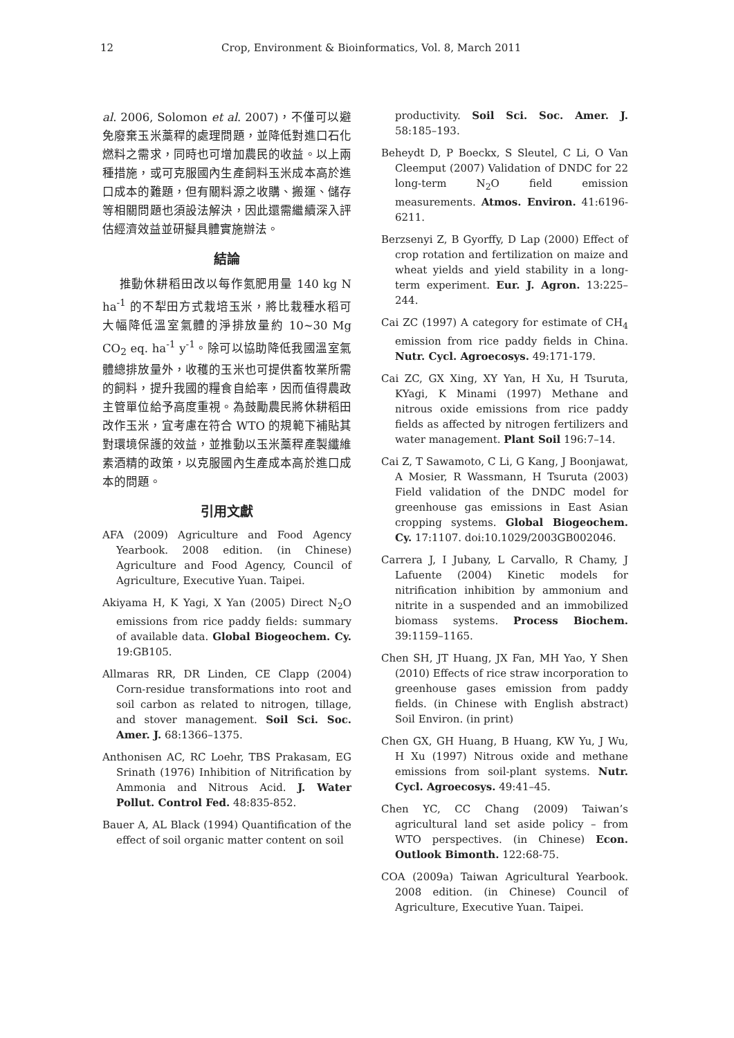12 Crop, Environment & Bioinformatics, Vol. 8, March 2011
al. 2006, Solomon et al. 2007)，不僅可以避免廢棄玉米藁稈的處理問題，並降低對進口石化燃料之需求，同時也可增加農民的收益。以上兩種措施，或可克服國內生產飼料玉米成本高於進口成本的難題，但有關料源之收購、搬運、儲存等相關問題也須設法解決，因此還需繼續深入評估經濟效益並研擬具體實施辦法。
結論
推動休耕稻田改以每作氮肥用量 140 kg N ha<sup>-1</sup> 的不犁田方式栽培玉米，將比栽種水稻可大幅降低溫室氣體的淨排放量約 10~30 Mg CO<sub>2</sub> eq. ha<sup>-1</sup> y<sup>-1</sup>。除可以協助降低我國溫室氣體總排放量外，收穫的玉米也可提供畜牧業所需的飼料，提升我國的糧食自給率，因而值得農政主管單位給予高度重視。為鼓勵農民將休耕稻田改作玉米，宜考慮在符合 WTO 的規範下補貼其對環境保護的效益，並推動以玉米藁稈產製纖維素酒精的政策，以克服國內生產成本高於進口成本的問題。
引用文獻
AFA (2009) Agriculture and Food Agency Yearbook. 2008 edition. (in Chinese) Agriculture and Food Agency, Council of Agriculture, Executive Yuan. Taipei.
Akiyama H, K Yagi, X Yan (2005) Direct N<sub>2</sub>O emissions from rice paddy fields: summary of available data. Global Biogeochem. Cy. 19:GB105.
Allmaras RR, DR Linden, CE Clapp (2004) Corn-residue transformations into root and soil carbon as related to nitrogen, tillage, and stover management. Soil Sci. Soc. Amer. J. 68:1366–1375.
Anthonisen AC, RC Loehr, TBS Prakasam, EG Srinath (1976) Inhibition of Nitrification by Ammonia and Nitrous Acid. J. Water Pollut. Control Fed. 48:835-852.
Bauer A, AL Black (1994) Quantification of the effect of soil organic matter content on soil
productivity. Soil Sci. Soc. Amer. J. 58:185–193.
Beheydt D, P Boeckx, S Sleutel, C Li, O Van Cleemput (2007) Validation of DNDC for 22 long-term N<sub>2</sub>O field emission measurements. Atmos. Environ. 41:6196-6211.
Berzsenyi Z, B Gyorffy, D Lap (2000) Effect of crop rotation and fertilization on maize and wheat yields and yield stability in a long-term experiment. Eur. J. Agron. 13:225–244.
Cai ZC (1997) A category for estimate of CH<sub>4</sub> emission from rice paddy fields in China. Nutr. Cycl. Agroecosys. 49:171-179.
Cai ZC, GX Xing, XY Yan, H Xu, H Tsuruta, KYagi, K Minami (1997) Methane and nitrous oxide emissions from rice paddy fields as affected by nitrogen fertilizers and water management. Plant Soil 196:7–14.
Cai Z, T Sawamoto, C Li, G Kang, J Boonjawat, A Mosier, R Wassmann, H Tsuruta (2003) Field validation of the DNDC model for greenhouse gas emissions in East Asian cropping systems. Global Biogeochem. Cy. 17:1107. doi:10.1029/2003GB002046.
Carrera J, I Jubany, L Carvallo, R Chamy, J Lafuente (2004) Kinetic models for nitrification inhibition by ammonium and nitrite in a suspended and an immobilized biomass systems. Process Biochem. 39:1159–1165.
Chen SH, JT Huang, JX Fan, MH Yao, Y Shen (2010) Effects of rice straw incorporation to greenhouse gases emission from paddy fields. (in Chinese with English abstract) Soil Environ. (in print)
Chen GX, GH Huang, B Huang, KW Yu, J Wu, H Xu (1997) Nitrous oxide and methane emissions from soil-plant systems. Nutr. Cycl. Agroecosys. 49:41–45.
Chen YC, CC Chang (2009) Taiwan’s agricultural land set aside policy – from WTO perspectives. (in Chinese) Econ. Outlook Bimonth. 122:68-75.
COA (2009a) Taiwan Agricultural Yearbook. 2008 edition. (in Chinese) Council of Agriculture, Executive Yuan. Taipei.